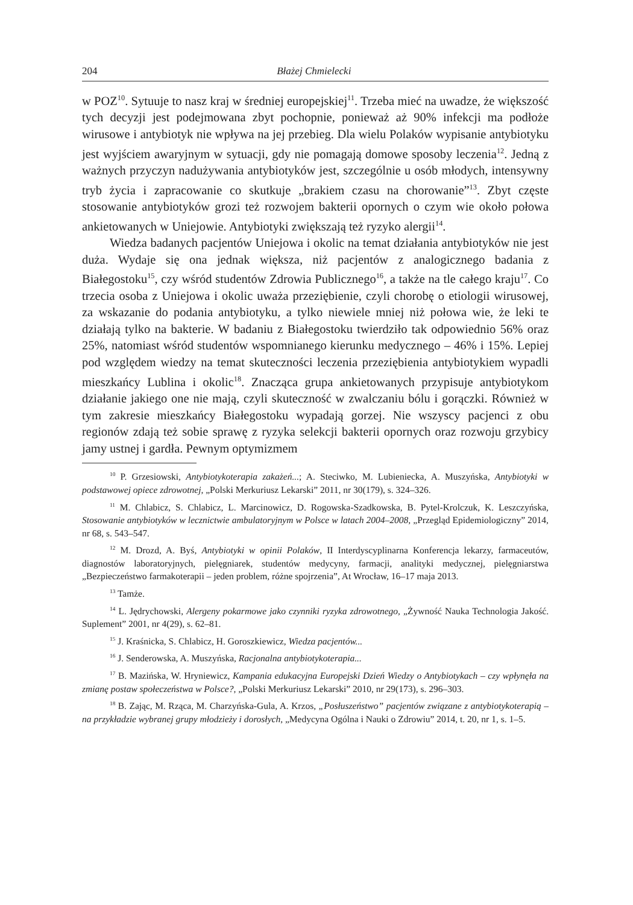204 Błażej Chmielecki
w POZ<sup>10</sup>. Sytuuje to nasz kraj w średniej europejskiej<sup>11</sup>. Trzeba mieć na uwadze, że większość tych decyzji jest podejmowana zbyt pochopnie, ponieważ aż 90% infekcji ma podłoże wirusowe i antybiotyk nie wpływa na jej przebieg. Dla wielu Polaków wypisanie antybiotyku jest wyjściem awaryjnym w sytuacji, gdy nie pomagają domowe sposoby leczenia<sup>12</sup>. Jedną z ważnych przyczyn nadużywania antybiotyków jest, szczególnie u osób młodych, intensywny tryb życia i zapracowanie co skutkuje „brakiem czasu na chorowanie”<sup>13</sup>. Zbyt częste stosowanie antybiotyków grozi też rozwojem bakterii opornych o czym wie około połowa ankietowanych w Uniejowie. Antybiotyki zwiększają też ryzyko alergii<sup>14</sup>.
Wiedza badanych pacjentów Uniejowa i okolic na temat działania antybiotyków nie jest duża. Wydaje się ona jednak większa, niż pacjentów z analogicznego badania z Białegostoku<sup>15</sup>, czy wśród studentów Zdrowia Publicznego<sup>16</sup>, a także na tle całego kraju<sup>17</sup>. Co trzecia osoba z Uniejowa i okolic uważa przeziębienie, czyli chorobę o etiologii wirusowej, za wskazanie do podania antybiotyku, a tylko niewiele mniej niż połowa wie, że leki te działają tylko na bakterie. W badaniu z Białegostoku twierdziło tak odpowiednio 56% oraz 25%, natomiast wśród studentów wspomnianego kierunku medycznego – 46% i 15%. Lepiej pod względem wiedzy na temat skuteczności leczenia przeziębienia antybiotykiem wypadli mieszkańcy Lublina i okolic<sup>18</sup>. Znacząca grupa ankietowanych przypisuje antybiotykom działanie jakiego one nie mają, czyli skuteczność w zwalczaniu bólu i gorączki. Również w tym zakresie mieszkańcy Białegostoku wypadają gorzej. Nie wszyscy pacjenci z obu regionów zdają też sobie sprawę z ryzyka selekcji bakterii opornych oraz rozwoju grzybicy jamy ustnej i gardła. Pewnym optymizmem
<sup>10</sup> P. Grzesiowski, Antybiotykoterapia zakażeń...; A. Steciwko, M. Lubieniecka, A. Muszyńska, Antybiotyki w podstawowej opiece zdrowotnej, „Polski Merkuriusz Lekarski” 2011, nr 30(179), s. 324–326.
<sup>11</sup> M. Chlabicz, S. Chlabicz, L. Marcinowicz, D. Rogowska-Szadkowska, B. Pytel-Krolczuk, K. Leszczyńska, Stosowanie antybiotyków w lecznictwie ambulatoryjnym w Polsce w latach 2004–2008, „Przegląd Epidemiologiczny” 2014, nr 68, s. 543–547.
<sup>12</sup> M. Drozd, A. Byś, Antybiotyki w opinii Polaków, II Interdyscyplinarna Konferencja lekarzy, farmaceutów, diagnostów laboratoryjnych, pielęgniarek, studentów medycyny, farmacji, analityki medycznej, pielęgniarstwa „Bezpieczeństwo farmakoterapii – jeden problem, różne spojrzenia”, At Wrocław, 16–17 maja 2013.
<sup>13</sup> Tamże.
<sup>14</sup> L. Jędrychowski, Alergeny pokarmowe jako czynniki ryzyka zdrowotnego, „Żywność Nauka Technologia Jakość. Suplement” 2001, nr 4(29), s. 62–81.
<sup>15</sup> J. Kraśnicka, S. Chlabicz, H. Goroszkiewicz, Wiedza pacjentów...
<sup>16</sup> J. Senderowska, A. Muszyńska, Racjonalna antybiotykoterapia...
<sup>17</sup> B. Mazińska, W. Hryniewicz, Kampania edukacyjna Europejski Dzień Wiedzy o Antybiotykach – czy wpłynęła na zmianę postaw społeczeństwa w Polsce?, „Polski Merkuriusz Lekarski” 2010, nr 29(173), s. 296–303.
<sup>18</sup> B. Zając, M. Rząca, M. Charzyńska-Gula, A. Krzos, „Posłuszeństwo” pacjentów związane z antybiotykoterapią – na przykładzie wybranej grupy młodzieży i dorosłych, „Medycyna Ogólna i Nauki o Zdrowiu” 2014, t. 20, nr 1, s. 1–5.